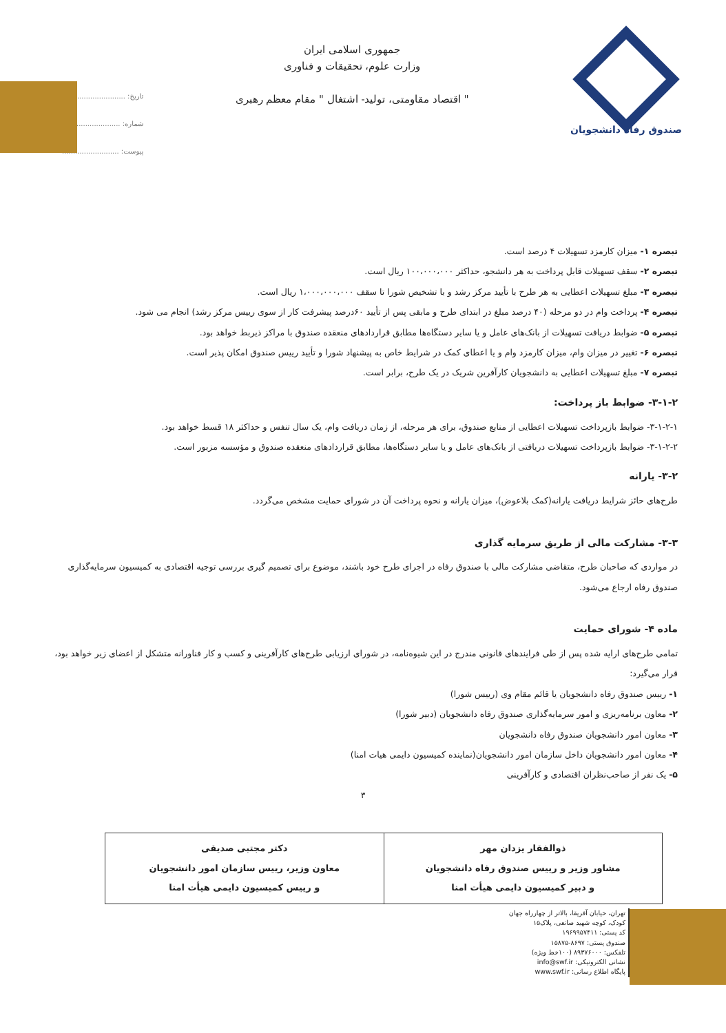صندوق رفاه دانشجویان
جمهوری اسلامی ایران
وزارت علوم، تحقیقات و فناوری
" اقتصاد مقاومتی، تولید- اشتغال " مقام معظم رهبری
تاریخ: ..........................
شماره: ..........................
پیوست: ..........................
تبصره ۱- میزان کارمزد تسهیلات ۴ درصد است.
تبصره ۲- سقف تسهیلات قابل پرداخت به هر دانشجو، حداکثر ۱۰۰،۰۰۰،۰۰۰ ریال است.
تبصره ۳- مبلغ تسهیلات اعطایی به هر طرح با تأیید مرکز رشد و با تشخیص شورا تا سقف ۱،۰۰۰،۰۰۰،۰۰۰ ریال است.
تبصره ۴- پرداخت وام در دو مرحله (۴۰ درصد مبلغ در ابتدای طرح و مابقی پس از تأیید ۶۰درصد پیشرفت کار از سوی رییس مرکز رشد) انجام می شود.
تبصره ۵- ضوابط دریافت تسهیلات از بانک‌های عامل و یا سایر دستگاه‌ها مطابق قراردادهای منعقده صندوق با مراکز ذیربط خواهد بود.
تبصره ۶- تغییر در میزان وام، میزان کارمزد وام و یا اعطای کمک در شرایط خاص به پیشنهاد شورا و تأیید رییس صندوق امکان پذیر است.
تبصره ۷- مبلغ تسهیلات اعطایی به دانشجویان کارآفرین شریک در یک طرح، برابر است.
۳-۱-۲- ضوابط باز پرداخت:
۳-۱-۲-۱- ضوابط بازپرداخت تسهیلات اعطایی از منابع صندوق، برای هر مرحله، از زمان دریافت وام، یک سال تنفس و حداکثر ۱۸ قسط خواهد بود.
۳-۱-۲-۲- ضوابط بازپرداخت تسهیلات دریافتی از بانک‌های عامل و یا سایر دستگاه‌ها، مطابق قراردادهای منعقده صندوق و مؤسسه مزبور است.
۳-۲- یارانه
طرح‌های حائز شرایط دریافت یارانه(کمک بلاعوض)، میزان یارانه و نحوه پرداخت آن در شورای حمایت مشخص می‌گردد.
۳-۳- مشارکت مالی از طریق سرمایه گذاری
در مواردی که صاحبان طرح، متقاضی مشارکت مالی با صندوق رفاه در اجرای طرح خود باشند، موضوع برای تصمیم گیری بررسی توجیه اقتصادی به کمیسیون سرمایه‌گذاری صندوق رفاه ارجاع می‌شود.
ماده ۴- شورای حمایت
تمامی طرح‌های ارایه شده پس از طی فرایندهای قانونی مندرج در این شیوه‌نامه، در شورای ارزیابی طرح‌های کارآفرینی و کسب و کار فناورانه متشکل از اعضای زیر خواهد بود، قرار می‌گیرد:
۱- رییس صندوق رفاه دانشجویان یا قائم مقام وی (رییس شورا)
۲- معاون برنامه‌ریزی و امور سرمایه‌گذاری صندوق رفاه دانشجویان (دبیر شورا)
۳- معاون امور دانشجویان صندوق رفاه دانشجویان
۴- معاون امور دانشجویان داخل سازمان امور دانشجویان(نماینده کمیسیون دایمی هیات امنا)
۵- یک نفر از صاحب‌نظران اقتصادی و کارآفرینی
۳
| ذوالفقار یزدان مهر مشاور وزیر و رییس صندوق رفاه دانشجویان و دبیر کمیسیون دایمی هیأت امنا | دکتر مجتبی صدیقی معاون وزیر، رییس سازمان امور دانشجویان و رییس کمیسیون دایمی هیأت امنا |
تهران، خیابان آفریقا، بالاتر از چهارراه جهان کودک، کوچه شهید صانعی، پلاک۱۵
کد پستی: ۱۹۶۹۹۵۷۴۱۱
صندوق پستی: ۸۶۹۷-۱۵۸۷۵
تلفکس: ۸۹۳۷۶۰۰۰ (۱۰۰خط ویژه)
نشانی الکترونیکی: info@swf.ir
پایگاه اطلاع رسانی: www.swf.ir